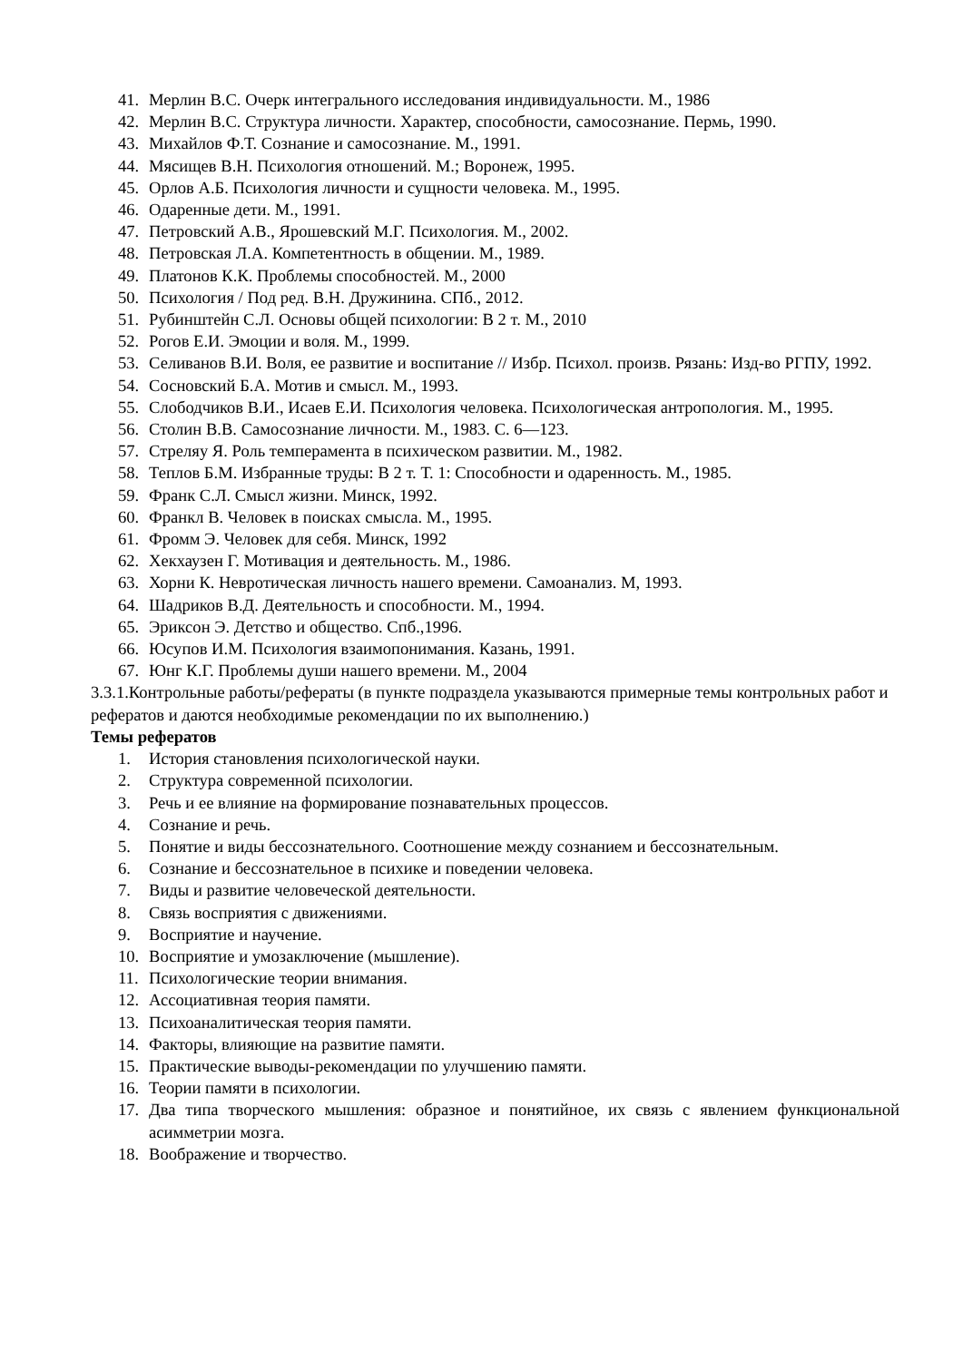41. Мерлин В.С. Очерк интегрального исследования индивидуальности. М., 1986
42. Мерлин В.С. Структура личности. Характер, способности, самосознание. Пермь, 1990.
43. Михайлов Ф.Т. Сознание и самосознание. М., 1991.
44. Мясищев В.Н. Психология отношений. М.; Воронеж, 1995.
45. Орлов А.Б. Психология личности и сущности человека. М., 1995.
46. Одаренные дети. М., 1991.
47. Петровский А.В., Ярошевский М.Г. Психология. М., 2002.
48. Петровская Л.А. Компетентность в общении. М., 1989.
49. Платонов К.К. Проблемы способностей. М., 2000
50. Психология / Под ред. В.Н. Дружинина. СПб., 2012.
51. Рубинштейн С.Л. Основы общей психологии: В 2 т. М., 2010
52. Рогов Е.И. Эмоции и воля. М., 1999.
53. Селиванов В.И. Воля, ее развитие и воспитание // Избр. Психол. произв. Рязань: Изд-во РГПУ, 1992.
54. Сосновский Б.А. Мотив и смысл. М., 1993.
55. Слободчиков В.И., Исаев Е.И. Психология человека. Психологическая антропология. М., 1995.
56. Столин В.В. Самосознание личности. М., 1983. С. 6—123.
57. Стреляу Я. Роль темперамента в психическом развитии. М., 1982.
58. Теплов Б.М. Избранные труды: В 2 т. Т. 1: Способности и одаренность. М., 1985.
59. Франк С.Л. Смысл жизни. Минск, 1992.
60. Франкл В. Человек в поисках смысла. М., 1995.
61. Фромм Э. Человек для себя. Минск, 1992
62. Хекхаузен Г. Мотивация и деятельность. М., 1986.
63. Хорни К. Невротическая личность нашего времени. Самоанализ. М, 1993.
64. Шадриков В.Д. Деятельность и способности. М., 1994.
65. Эриксон Э. Детство и общество. Спб.,1996.
66. Юсупов И.М. Психология взаимопонимания. Казань, 1991.
67. Юнг К.Г. Проблемы души нашего времени. М., 2004
3.3.1.Контрольные работы/рефераты (в пункте подраздела указываются примерные темы контрольных работ и рефератов и даются необходимые рекомендации по их выполнению.)
Темы рефератов
1. История становления психологической науки.
2. Структура современной психологии.
3. Речь и ее влияние на формирование познавательных процессов.
4. Сознание и речь.
5. Понятие и виды бессознательного. Соотношение между сознанием и бессознательным.
6. Сознание и бессознательное в психике и поведении человека.
7. Виды и развитие человеческой деятельности.
8. Связь восприятия с движениями.
9. Восприятие и научение.
10. Восприятие и умозаключение (мышление).
11. Психологические теории внимания.
12. Ассоциативная теория памяти.
13. Психоаналитическая теория памяти.
14. Факторы, влияющие на развитие памяти.
15. Практические выводы-рекомендации по улучшению памяти.
16. Теории памяти в психологии.
17. Два типа творческого мышления: образное и понятийное, их связь с явлением функциональной асимметрии мозга.
18. Воображение и творчество.